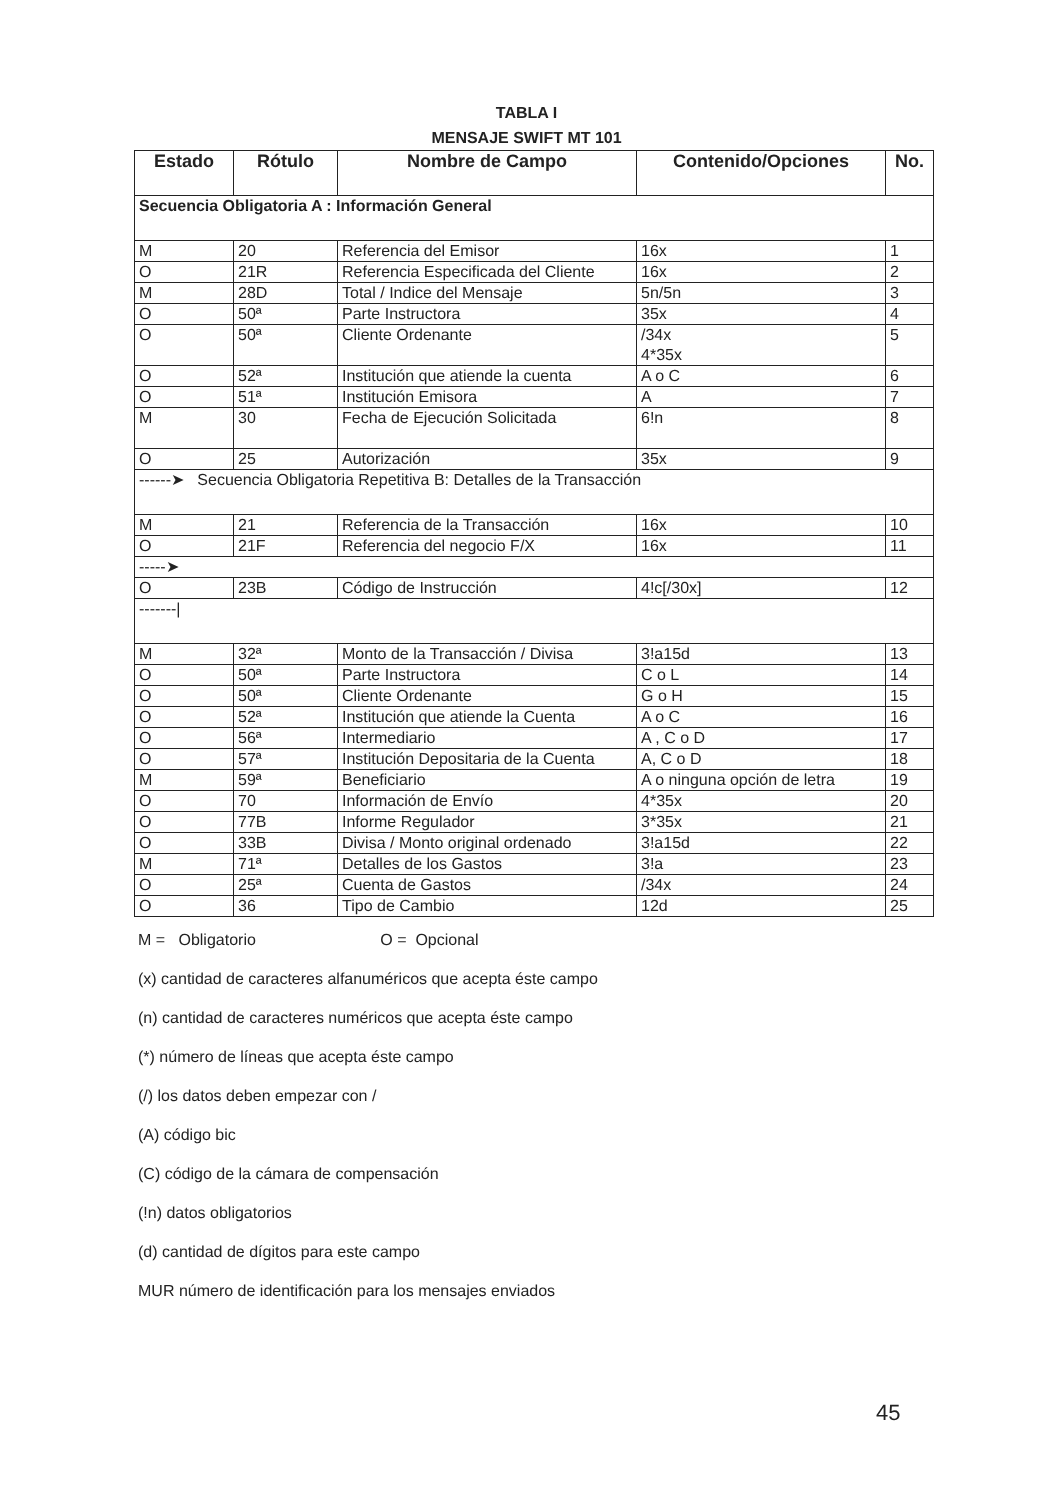TABLA I
MENSAJE SWIFT MT 101
| Estado | Rótulo | Nombre de Campo | Contenido/Opciones | No. |
| --- | --- | --- | --- | --- |
| Secuencia Obligatoria A : Información General | | | | |
| M | 20 | Referencia del Emisor | 16x | 1 |
| O | 21R | Referencia Especificada del Cliente | 16x | 2 |
| M | 28D | Total / Indice del Mensaje | 5n/5n | 3 |
| O | 50ª | Parte Instructora | 35x | 4 |
| O | 50ª | Cliente Ordenante | /34x 4*35x | 5 |
| O | 52ª | Institución que atiende la cuenta | A o C | 6 |
| O | 51ª | Institución Emisora | A | 7 |
| M | 30 | Fecha de Ejecución Solicitada | 6!n | 8 |
| O | 25 | Autorización | 35x | 9 |
| ------➤ Secuencia Obligatoria Repetitiva B: Detalles de la Transacción | | | | |
| M | 21 | Referencia de la Transacción | 16x | 10 |
| O | 21F | Referencia del negocio F/X | 16x | 11 |
| -----➤ | | | | |
| O | 23B | Código de Instrucción | 4!c[/30x] | 12 |
| -------/ | | | | |
| M | 32ª | Monto de la Transacción / Divisa | 3!a15d | 13 |
| O | 50ª | Parte Instructora | C o L | 14 |
| O | 50ª | Cliente Ordenante | G o H | 15 |
| O | 52ª | Institución que atiende la Cuenta | A o C | 16 |
| O | 56ª | Intermediario | A , C o D | 17 |
| O | 57ª | Institución Depositaria de la Cuenta | A, C o D | 18 |
| M | 59ª | Beneficiario | A o ninguna opción de letra | 19 |
| O | 70 | Información de Envío | 4*35x | 20 |
| O | 77B | Informe Regulador | 3*35x | 21 |
| O | 33B | Divisa / Monto original ordenado | 3!a15d | 22 |
| M | 71ª | Detalles de los Gastos | 3!a | 23 |
| O | 25ª | Cuenta de Gastos | /34x | 24 |
| O | 36 | Tipo de Cambio | 12d | 25 |
M = Obligatorio O = Opcional
(x) cantidad de caracteres alfanuméricos que acepta éste campo
(n) cantidad de caracteres numéricos que acepta éste campo
(*) número de líneas que acepta éste campo
(/) los datos deben empezar con /
(A) código bic
(C) código de la cámara de compensación
(!n) datos obligatorios
(d) cantidad de dígitos para este campo
MUR número de identificación para los mensajes enviados
45